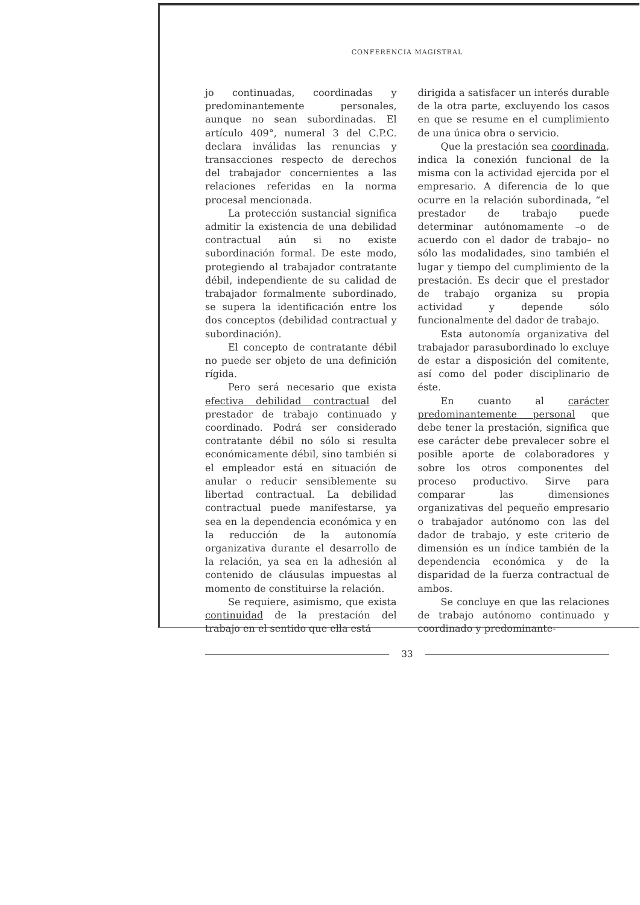CONFERENCIA MAGISTRAL
jo continuadas, coordinadas y predominantemente personales, aunque no sean subordinadas. El artículo 409°, numeral 3 del C.P.C. declara inválidas las renuncias y transacciones respecto de derechos del trabajador concernientes a las relaciones referidas en la norma procesal mencionada.
La protección sustancial significa admitir la existencia de una debilidad contractual aún si no existe subordinación formal. De este modo, protegiendo al trabajador contratante débil, independiente de su calidad de trabajador formalmente subordinado, se supera la identificación entre los dos conceptos (debilidad contractual y subordinación).
El concepto de contratante débil no puede ser objeto de una definición rígida.
Pero será necesario que exista efectiva debilidad contractual del prestador de trabajo continuado y coordinado. Podrá ser considerado contratante débil no sólo si resulta económicamente débil, sino también si el empleador está en situación de anular o reducir sensiblemente su libertad contractual. La debilidad contractual puede manifestarse, ya sea en la dependencia económica y en la reducción de la autonomía organizativa durante el desarrollo de la relación, ya sea en la adhesión al contenido de cláusulas impuestas al momento de constituirse la relación.
Se requiere, asimismo, que exista continuidad de la prestación del trabajo en el sentido que ella está
dirigida a satisfacer un interés durable de la otra parte, excluyendo los casos en que se resume en el cumplimiento de una única obra o servicio.
Que la prestación sea coordinada, indica la conexión funcional de la misma con la actividad ejercida por el empresario. A diferencia de lo que ocurre en la relación subordinada, “el prestador de trabajo puede determinar autónomamente –o de acuerdo con el dador de trabajo– no sólo las modalidades, sino también el lugar y tiempo del cumplimiento de la prestación. Es decir que el prestador de trabajo organiza su propia actividad y depende sólo funcionalmente del dador de trabajo.
Esta autonomía organizativa del trabajador parasubordinado lo excluye de estar a disposición del comitente, así como del poder disciplinario de éste.
En cuanto al carácter predominantemente personal que debe tener la prestación, significa que ese carácter debe prevalecer sobre el posible aporte de colaboradores y sobre los otros componentes del proceso productivo. Sirve para comparar las dimensiones organizativas del pequeño empresario o trabajador autónomo con las del dador de trabajo, y este criterio de dimensión es un índice también de la dependencia económica y de la disparidad de la fuerza contractual de ambos.
Se concluye en que las relaciones de trabajo autónomo continuado y coordinado y predominante-
33